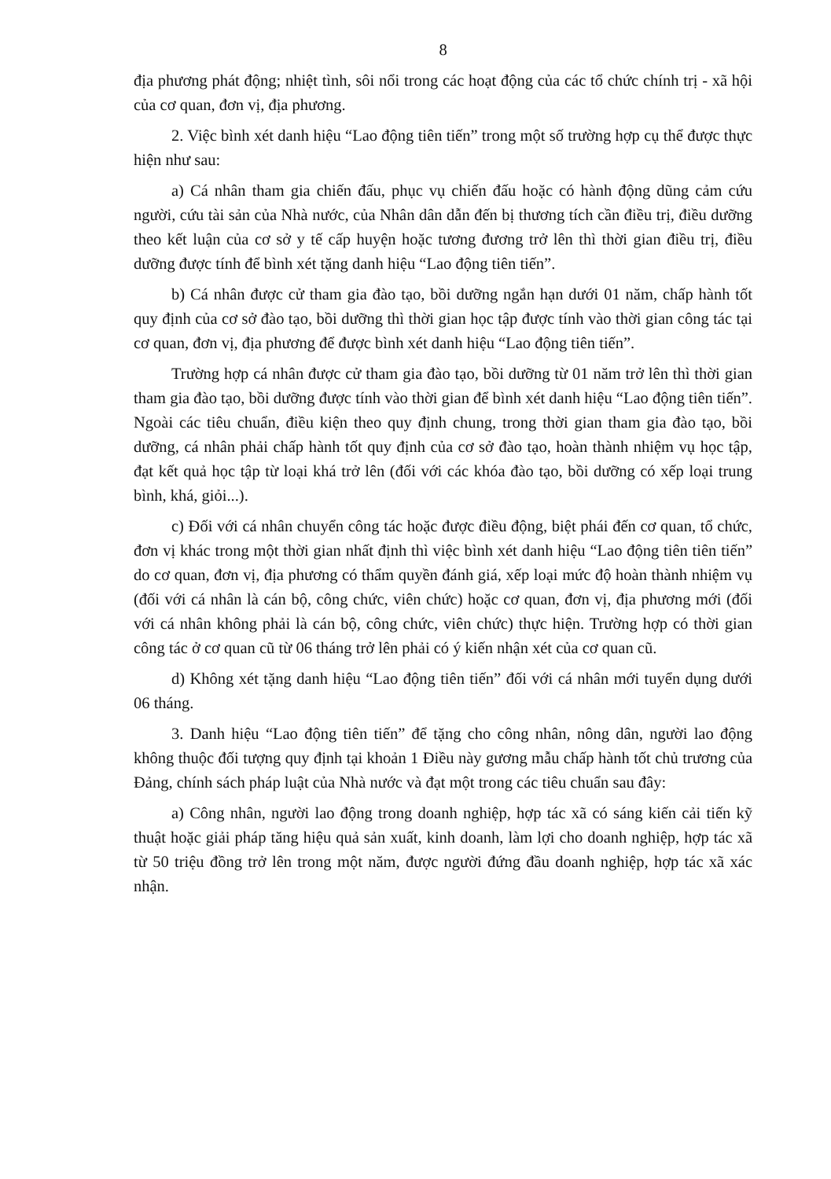8
địa phương phát động; nhiệt tình, sôi nổi trong các hoạt động của các tổ chức chính trị - xã hội của cơ quan, đơn vị, địa phương.
2. Việc bình xét danh hiệu “Lao động tiên tiến” trong một số trường hợp cụ thể được thực hiện như sau:
a) Cá nhân tham gia chiến đấu, phục vụ chiến đấu hoặc có hành động dũng cảm cứu người, cứu tài sản của Nhà nước, của Nhân dân dẫn đến bị thương tích cần điều trị, điều dưỡng theo kết luận của cơ sở y tế cấp huyện hoặc tương đương trở lên thì thời gian điều trị, điều dưỡng được tính để bình xét tặng danh hiệu “Lao động tiên tiến”.
b) Cá nhân được cử tham gia đào tạo, bồi dưỡng ngắn hạn dưới 01 năm, chấp hành tốt quy định của cơ sở đào tạo, bồi dưỡng thì thời gian học tập được tính vào thời gian công tác tại cơ quan, đơn vị, địa phương để được bình xét danh hiệu “Lao động tiên tiến”.
Trường hợp cá nhân được cử tham gia đào tạo, bồi dưỡng từ 01 năm trở lên thì thời gian tham gia đào tạo, bồi dưỡng được tính vào thời gian để bình xét danh hiệu “Lao động tiên tiến”. Ngoài các tiêu chuẩn, điều kiện theo quy định chung, trong thời gian tham gia đào tạo, bồi dưỡng, cá nhân phải chấp hành tốt quy định của cơ sở đào tạo, hoàn thành nhiệm vụ học tập, đạt kết quả học tập từ loại khá trở lên (đối với các khóa đào tạo, bồi dưỡng có xếp loại trung bình, khá, giỏi...).
c) Đối với cá nhân chuyển công tác hoặc được điều động, biệt phái đến cơ quan, tổ chức, đơn vị khác trong một thời gian nhất định thì việc bình xét danh hiệu “Lao động tiên tiên tiến” do cơ quan, đơn vị, địa phương có thẩm quyền đánh giá, xếp loại mức độ hoàn thành nhiệm vụ (đối với cá nhân là cán bộ, công chức, viên chức) hoặc cơ quan, đơn vị, địa phương mới (đối với cá nhân không phải là cán bộ, công chức, viên chức) thực hiện. Trường hợp có thời gian công tác ở cơ quan cũ từ 06 tháng trở lên phải có ý kiến nhận xét của cơ quan cũ.
d) Không xét tặng danh hiệu “Lao động tiên tiến” đối với cá nhân mới tuyển dụng dưới 06 tháng.
3. Danh hiệu “Lao động tiên tiến” để tặng cho công nhân, nông dân, người lao động không thuộc đối tượng quy định tại khoản 1 Điều này gương mẫu chấp hành tốt chủ trương của Đảng, chính sách pháp luật của Nhà nước và đạt một trong các tiêu chuẩn sau đây:
a) Công nhân, người lao động trong doanh nghiệp, hợp tác xã có sáng kiến cải tiến kỹ thuật hoặc giải pháp tăng hiệu quả sản xuất, kinh doanh, làm lợi cho doanh nghiệp, hợp tác xã từ 50 triệu đồng trở lên trong một năm, được người đứng đầu doanh nghiệp, hợp tác xã xác nhận.